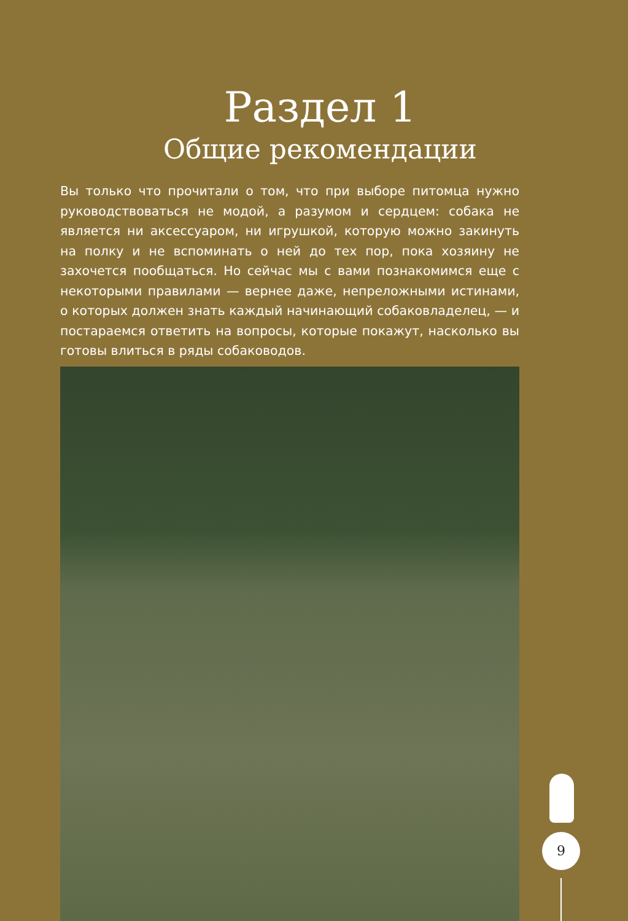Раздел 1
Общие рекомендации
Вы только что прочитали о том, что при выборе питомца нужно руководствоваться не модой, а разумом и сердцем: собака не является ни аксессуаром, ни игрушкой, которую можно закинуть на полку и не вспоминать о ней до тех пор, пока хозяину не захочется пообщаться. Но сейчас мы с вами познакомимся еще с некоторыми правилами — вернее даже, непреложными истинами, о которых должен знать каждый начинающий собаковладелец, — и постараемся ответить на вопросы, которые покажут, насколько вы готовы влиться в ряды собаководов.
9